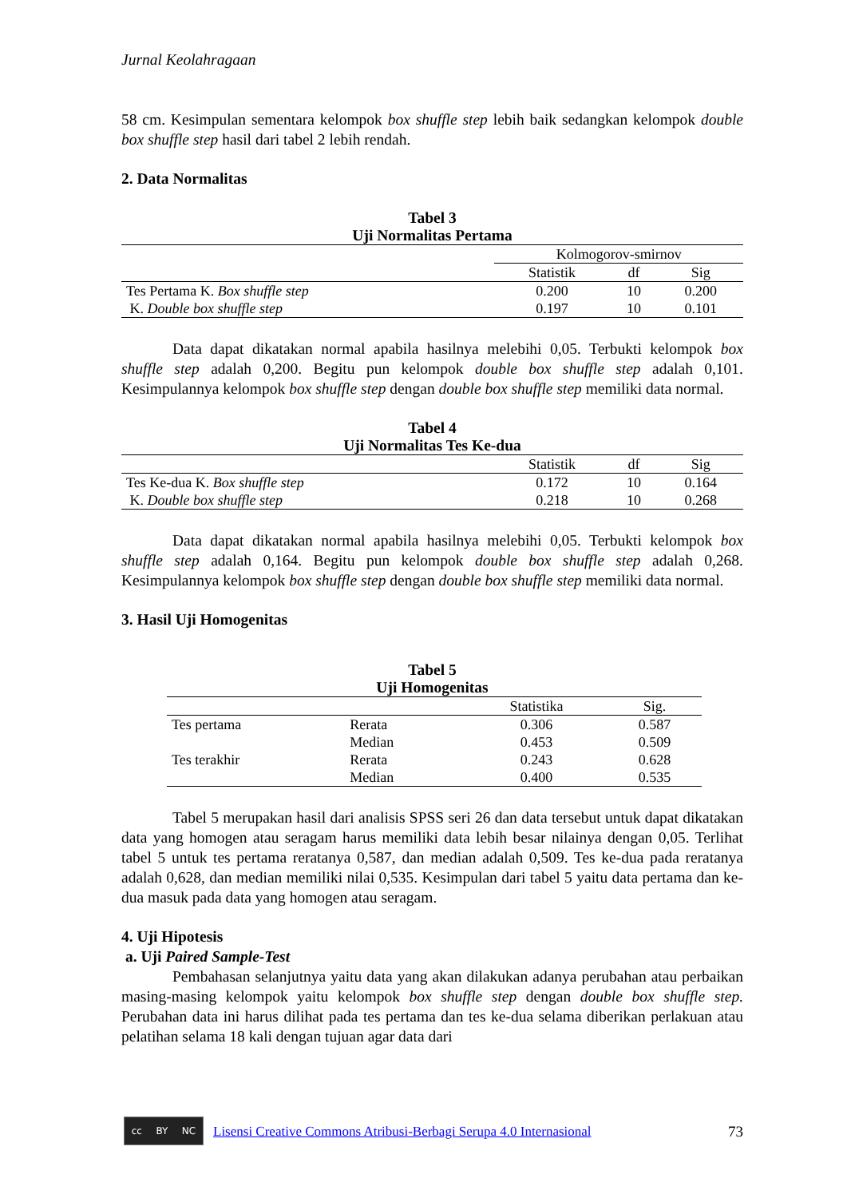Jurnal Keolahragaan
58 cm. Kesimpulan sementara kelompok box shuffle step lebih baik sedangkan kelompok double box shuffle step hasil dari tabel 2 lebih rendah.
2. Data Normalitas
Tabel 3
Uji Normalitas Pertama
| | Kolmogorov-smirnov | | |
| --- | --- | --- | --- |
| | Statistik | df | Sig |
| Tes Pertama K. Box shuffle step | 0.200 | 10 | 0.200 |
| K. Double box shuffle step | 0.197 | 10 | 0.101 |
Data dapat dikatakan normal apabila hasilnya melebihi 0,05. Terbukti kelompok box shuffle step adalah 0,200. Begitu pun kelompok double box shuffle step adalah 0,101. Kesimpulannya kelompok box shuffle step dengan double box shuffle step memiliki data normal.
Tabel 4
Uji Normalitas Tes Ke-dua
| | Statistik | df | Sig |
| --- | --- | --- | --- |
| Tes Ke-dua K. Box shuffle step | 0.172 | 10 | 0.164 |
| K. Double box shuffle step | 0.218 | 10 | 0.268 |
Data dapat dikatakan normal apabila hasilnya melebihi 0,05. Terbukti kelompok box shuffle step adalah 0,164. Begitu pun kelompok double box shuffle step adalah 0,268. Kesimpulannya kelompok box shuffle step dengan double box shuffle step memiliki data normal.
3. Hasil Uji Homogenitas
Tabel 5
Uji Homogenitas
| | | Statistika | Sig. |
| --- | --- | --- | --- |
| Tes pertama | Rerata | 0.306 | 0.587 |
| | Median | 0.453 | 0.509 |
| Tes terakhir | Rerata | 0.243 | 0.628 |
| | Median | 0.400 | 0.535 |
Tabel 5 merupakan hasil dari analisis SPSS seri 26 dan data tersebut untuk dapat dikatakan data yang homogen atau seragam harus memiliki data lebih besar nilainya dengan 0,05. Terlihat tabel 5 untuk tes pertama reratanya 0,587, dan median adalah 0,509. Tes ke-dua pada reratanya adalah 0,628, dan median memiliki nilai 0,535. Kesimpulan dari tabel 5 yaitu data pertama dan ke-dua masuk pada data yang homogen atau seragam.
4. Uji Hipotesis
a. Uji Paired Sample-Test
Pembahasan selanjutnya yaitu data yang akan dilakukan adanya perubahan atau perbaikan masing-masing kelompok yaitu kelompok box shuffle step dengan double box shuffle step. Perubahan data ini harus dilihat pada tes pertama dan tes ke-dua selama diberikan perlakuan atau pelatihan selama 18 kali dengan tujuan agar data dari
cc BY NC
Lisensi Creative Commons Atribusi-Berbagi Serupa 4.0 Internasional 73